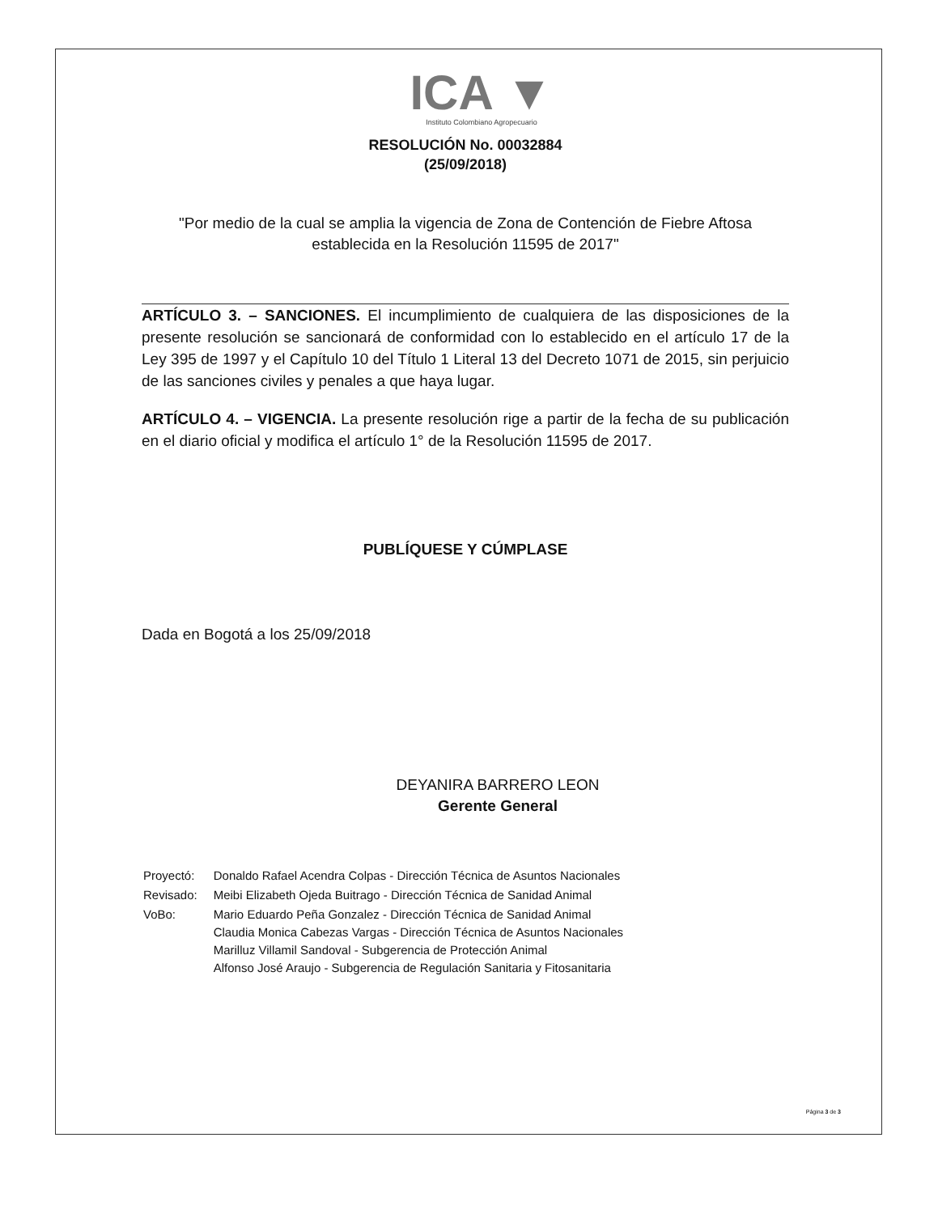ICA ▼
Instituto Colombiano Agropecuario
RESOLUCIÓN No. 00032884
(25/09/2018)
"Por medio de la cual se amplia la vigencia de Zona de Contención de Fiebre Aftosa establecida en la Resolución 11595 de 2017"
ARTÍCULO 3. – SANCIONES. El incumplimiento de cualquiera de las disposiciones de la presente resolución se sancionará de conformidad con lo establecido en el artículo 17 de la Ley 395 de 1997 y el Capítulo 10 del Título 1 Literal 13 del Decreto 1071 de 2015, sin perjuicio de las sanciones civiles y penales a que haya lugar.
ARTÍCULO 4. – VIGENCIA. La presente resolución rige a partir de la fecha de su publicación en el diario oficial y modifica el artículo 1° de la Resolución 11595 de 2017.
PUBLÍQUESE Y CÚMPLASE
Dada en Bogotá a los 25/09/2018
DEYANIRA BARRERO LEON
Gerente General
| Proyectó: | Donaldo Rafael Acendra Colpas - Dirección Técnica de Asuntos Nacionales |
| Revisado: | Meibi Elizabeth Ojeda Buitrago - Dirección Técnica de Sanidad Animal |
| VoBo: | Mario Eduardo Peña Gonzalez - Dirección Técnica de Sanidad Animal Claudia Monica Cabezas Vargas - Dirección Técnica de Asuntos Nacionales Marilluz Villamil Sandoval - Subgerencia de Protección Animal Alfonso José Araujo - Subgerencia de Regulación Sanitaria y Fitosanitaria |
Página 3 de 3